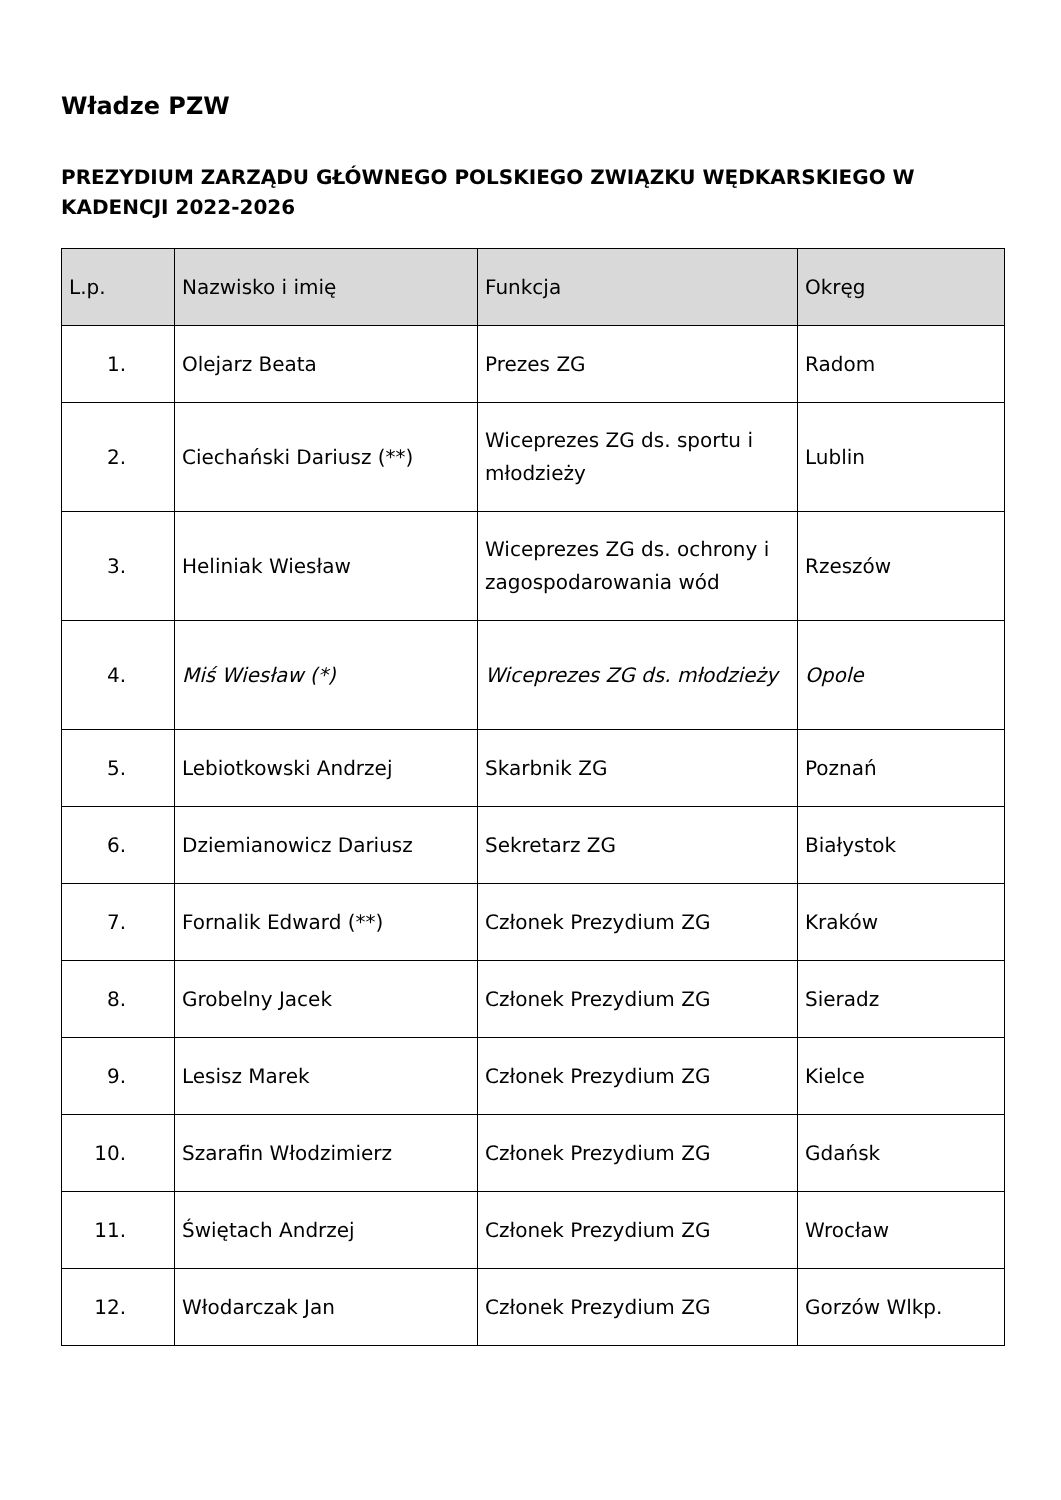Władze PZW
PREZYDIUM ZARZĄDU GŁÓWNEGO POLSKIEGO ZWIĄZKU WĘDKARSKIEGO W KADENCJI 2022-2026
| L.p. | Nazwisko i imię | Funkcja | Okręg |
| --- | --- | --- | --- |
| 1. | Olejarz Beata | Prezes ZG | Radom |
| 2. | Ciechański Dariusz (**) | Wiceprezes ZG ds. sportu i młodzieży | Lublin |
| 3. | Heliniak Wiesław | Wiceprezes ZG ds. ochrony i zagospodarowania wód | Rzeszów |
| 4. | Miś Wiesław (*) | Wiceprezes ZG ds. młodzieży | Opole |
| 5. | Lebiotkowski Andrzej | Skarbnik ZG | Poznań |
| 6. | Dziemianowicz Dariusz | Sekretarz ZG | Białystok |
| 7. | Fornalik Edward (**) | Członek Prezydium ZG | Kraków |
| 8. | Grobelny Jacek | Członek Prezydium ZG | Sieradz |
| 9. | Lesisz Marek | Członek Prezydium ZG | Kielce |
| 10. | Szarafin Włodzimierz | Członek Prezydium ZG | Gdańsk |
| 11. | Świętach Andrzej | Członek Prezydium ZG | Wrocław |
| 12. | Włodarczak Jan | Członek Prezydium ZG | Gorzów Wlkp. |